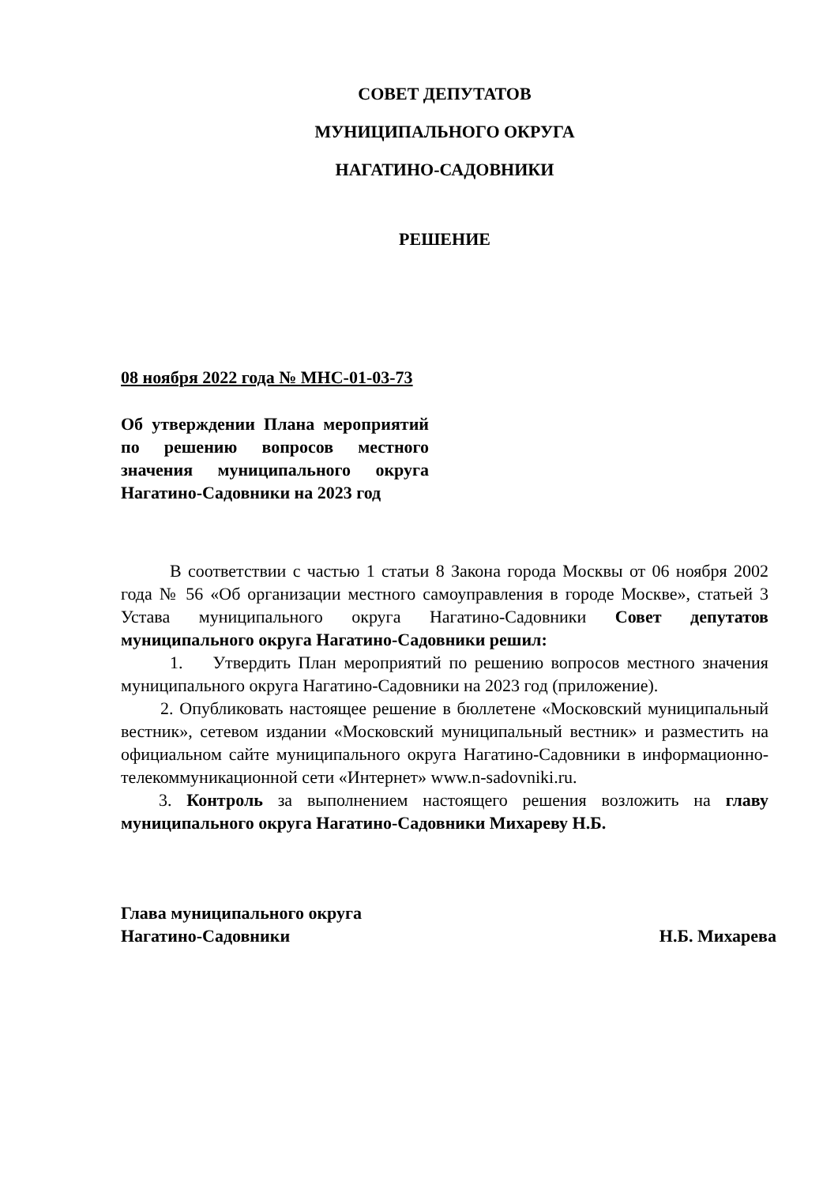СОВЕТ ДЕПУТАТОВ
МУНИЦИПАЛЬНОГО ОКРУГА
НАГАТИНО-САДОВНИКИ
РЕШЕНИЕ
08 ноября 2022 года № МНС-01-03-73
Об утверждении Плана мероприятий по решению вопросов местного значения муниципального округа Нагатино-Садовники на 2023 год
В соответствии с частью 1 статьи 8 Закона города Москвы от 06 ноября 2002 года № 56 «Об организации местного самоуправления в городе Москве», статьей 3 Устава муниципального округа Нагатино-Садовники Совет депутатов муниципального округа Нагатино-Садовники решил:
1. Утвердить План мероприятий по решению вопросов местного значения муниципального округа Нагатино-Садовники на 2023 год (приложение).
2. Опубликовать настоящее решение в бюллетене «Московский муниципальный вестник», сетевом издании «Московский муниципальный вестник» и разместить на официальном сайте муниципального округа Нагатино-Садовники в информационно-телекоммуникационной сети «Интернет» www.n-sadovniki.ru.
3. Контроль за выполнением настоящего решения возложить на главу муниципального округа Нагатино-Садовники Михареву Н.Б.
Глава муниципального округа
Нагатино-Садовники
Н.Б. Михарева